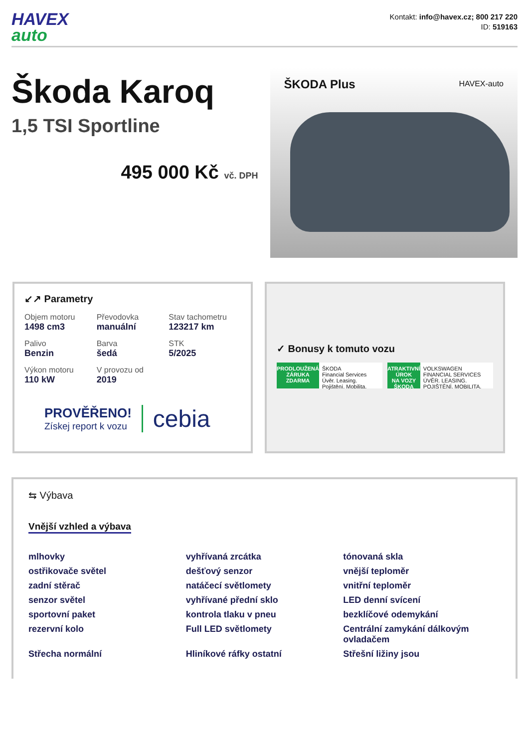HAVEX
auto
Kontakt: info@havex.cz; 800 217 220
ID: 519163
Škoda Karoq
1,5 TSI Sportline
495 000 Kč vč. DPH
ŠKODA Plus HAVEX-auto
↙↗ Parametry
Objem motoru
1498 cm3
Převodovka
manuální
Stav tachometru
123217 km
Palivo
Benzin
Barva
šedá
STK
5/2025
Výkon motoru
110 kW
V provozu od
2019
PROVĚŘENO!
Získej report k vozu
cebia
✓ Bonusy k tomuto vozu
PRODLOUŽENÁ ZÁRUKA
ZDARMA
ŠKODA
Financial Services
Úvěr. Leasing. Pojištění. Mobilita.
ATRAKTIVNÍ ÚROK
NA VOZY ŠKODA
VOLKSWAGEN
FINANCIAL SERVICES
ÚVĚR. LEASING. POJIŠTĚNÍ. MOBILITA.
⇆ Výbava
Vnější vzhled a výbava
mlhovky
vyhřívaná zrcátka
tónovaná skla
ostřikovače světel
dešťový senzor
vnější teploměr
zadní stěrač
natáčecí světlomety
vnitřní teploměr
senzor světel
vyhřívané přední sklo
LED denní svícení
sportovní paket
kontrola tlaku v pneu
bezklíčové odemykání
rezervní kolo
Full LED světlomety
Centrální zamykání dálkovým ovladačem
Střecha normální
Hliníkové ráfky ostatní
Střešní ližiny jsou